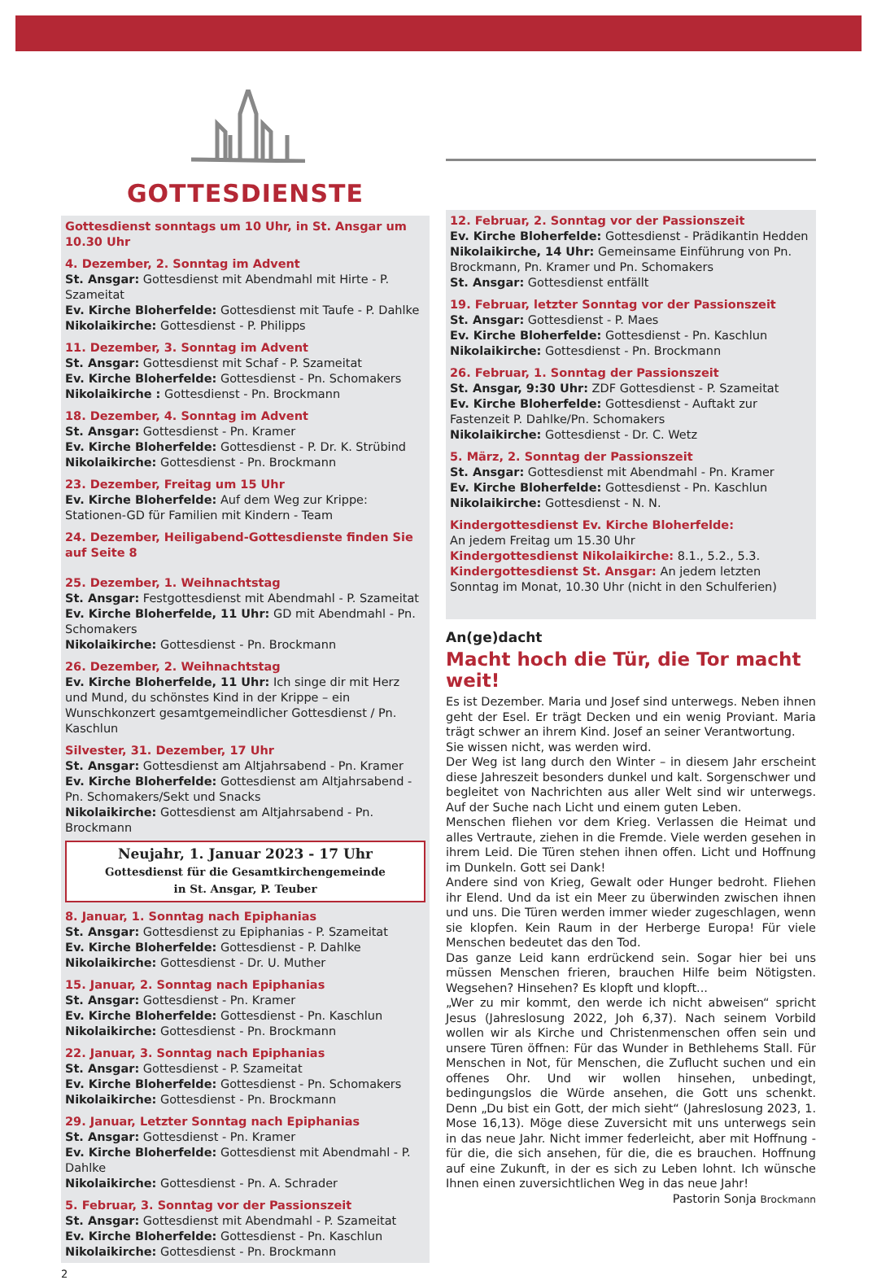GOTTESDIENSTE
Gottesdienst sonntags um 10 Uhr, in St. Ansgar um 10.30 Uhr
4. Dezember, 2. Sonntag im Advent
St. Ansgar: Gottesdienst mit Abendmahl mit Hirte - P. Szameitat
Ev. Kirche Bloherfelde: Gottesdienst mit Taufe - P. Dahlke
Nikolaikirche: Gottesdienst - P. Philipps
11. Dezember, 3. Sonntag im Advent
St. Ansgar: Gottesdienst mit Schaf - P. Szameitat
Ev. Kirche Bloherfelde: Gottesdienst - Pn. Schomakers
Nikolaikirche : Gottesdienst - Pn. Brockmann
18. Dezember, 4. Sonntag im Advent
St. Ansgar: Gottesdienst - Pn. Kramer
Ev. Kirche Bloherfelde: Gottesdienst - P. Dr. K. Strübind
Nikolaikirche: Gottesdienst - Pn. Brockmann
23. Dezember, Freitag um 15 Uhr
Ev. Kirche Bloherfelde: Auf dem Weg zur Krippe: Stationen-GD für Familien mit Kindern - Team
24. Dezember, Heiligabend-Gottesdienste finden Sie auf Seite 8
25. Dezember, 1. Weihnachtstag
St. Ansgar: Festgottesdienst mit Abendmahl - P. Szameitat
Ev. Kirche Bloherfelde, 11 Uhr: GD mit Abendmahl - Pn. Schomakers
Nikolaikirche: Gottesdienst - Pn. Brockmann
26. Dezember, 2. Weihnachtstag
Ev. Kirche Bloherfelde, 11 Uhr: Ich singe dir mit Herz und Mund, du schönstes Kind in der Krippe – ein Wunschkonzert gesamtgemeindlicher Gottesdienst / Pn. Kaschlun
Silvester, 31. Dezember, 17 Uhr
St. Ansgar: Gottesdienst am Altjahrsabend - Pn. Kramer
Ev. Kirche Bloherfelde: Gottesdienst am Altjahrsabend - Pn. Schomakers/Sekt und Snacks
Nikolaikirche: Gottesdienst am Altjahrsabend - Pn. Brockmann
Neujahr, 1. Januar 2023 - 17 Uhr
Gottesdienst für die Gesamtkirchengemeinde
in St. Ansgar, P. Teuber
8. Januar, 1. Sonntag nach Epiphanias
St. Ansgar: Gottesdienst zu Epiphanias - P. Szameitat
Ev. Kirche Bloherfelde: Gottesdienst - P. Dahlke
Nikolaikirche: Gottesdienst - Dr. U. Muther
15. Januar, 2. Sonntag nach Epiphanias
St. Ansgar: Gottesdienst - Pn. Kramer
Ev. Kirche Bloherfelde: Gottesdienst - Pn. Kaschlun
Nikolaikirche: Gottesdienst - Pn. Brockmann
22. Januar, 3. Sonntag nach Epiphanias
St. Ansgar: Gottesdienst - P. Szameitat
Ev. Kirche Bloherfelde: Gottesdienst - Pn. Schomakers
Nikolaikirche: Gottesdienst - Pn. Brockmann
29. Januar, Letzter Sonntag nach Epiphanias
St. Ansgar: Gottesdienst - Pn. Kramer
Ev. Kirche Bloherfelde: Gottesdienst mit Abendmahl - P. Dahlke
Nikolaikirche: Gottesdienst - Pn. A. Schrader
5. Februar, 3. Sonntag vor der Passionszeit
St. Ansgar: Gottesdienst mit Abendmahl - P. Szameitat
Ev. Kirche Bloherfelde: Gottesdienst - Pn. Kaschlun
Nikolaikirche: Gottesdienst - Pn. Brockmann
2
12. Februar, 2. Sonntag vor der Passionszeit
Ev. Kirche Bloherfelde: Gottesdienst - Prädikantin Hedden
Nikolaikirche, 14 Uhr: Gemeinsame Einführung von Pn. Brockmann, Pn. Kramer und Pn. Schomakers
St. Ansgar: Gottesdienst entfällt
19. Februar, letzter Sonntag vor der Passionszeit
St. Ansgar: Gottesdienst - P. Maes
Ev. Kirche Bloherfelde: Gottesdienst - Pn. Kaschlun
Nikolaikirche: Gottesdienst - Pn. Brockmann
26. Februar, 1. Sonntag der Passionszeit
St. Ansgar, 9:30 Uhr: ZDF Gottesdienst - P. Szameitat
Ev. Kirche Bloherfelde: Gottesdienst - Auftakt zur Fastenzeit P. Dahlke/Pn. Schomakers
Nikolaikirche: Gottesdienst - Dr. C. Wetz
5. März, 2. Sonntag der Passionszeit
St. Ansgar: Gottesdienst mit Abendmahl - Pn. Kramer
Ev. Kirche Bloherfelde: Gottesdienst - Pn. Kaschlun
Nikolaikirche: Gottesdienst - N. N.
Kindergottesdienst Ev. Kirche Bloherfelde:
An jedem Freitag um 15.30 Uhr
Kindergottesdienst Nikolaikirche: 8.1., 5.2., 5.3.
Kindergottesdienst St. Ansgar: An jedem letzten Sonntag im Monat, 10.30 Uhr (nicht in den Schulferien)
An(ge)dacht
Macht hoch die Tür, die Tor macht weit!
Es ist Dezember. Maria und Josef sind unterwegs. Neben ihnen geht der Esel. Er trägt Decken und ein wenig Proviant. Maria trägt schwer an ihrem Kind. Josef an seiner Verantwortung.
Sie wissen nicht, was werden wird.
Der Weg ist lang durch den Winter – in diesem Jahr erscheint diese Jahreszeit besonders dunkel und kalt. Sorgenschwer und begleitet von Nachrichten aus aller Welt sind wir unterwegs. Auf der Suche nach Licht und einem guten Leben.
Menschen fliehen vor dem Krieg. Verlassen die Heimat und alles Vertraute, ziehen in die Fremde. Viele werden gesehen in ihrem Leid. Die Türen stehen ihnen offen. Licht und Hoffnung im Dunkeln. Gott sei Dank!
Andere sind von Krieg, Gewalt oder Hunger bedroht. Fliehen ihr Elend. Und da ist ein Meer zu überwinden zwischen ihnen und uns. Die Türen werden immer wieder zugeschlagen, wenn sie klopfen. Kein Raum in der Herberge Europa! Für viele Menschen bedeutet das den Tod.
Das ganze Leid kann erdrückend sein. Sogar hier bei uns müssen Menschen frieren, brauchen Hilfe beim Nötigsten. Wegsehen? Hinsehen? Es klopft und klopft...
„Wer zu mir kommt, den werde ich nicht abweisen“ spricht Jesus (Jahreslosung 2022, Joh 6,37). Nach seinem Vorbild wollen wir als Kirche und Christenmenschen offen sein und unsere Türen öffnen: Für das Wunder in Bethlehems Stall. Für Menschen in Not, für Menschen, die Zuflucht suchen und ein offenes Ohr. Und wir wollen hinsehen, unbedingt, bedingungslos die Würde ansehen, die Gott uns schenkt. Denn „Du bist ein Gott, der mich sieht“ (Jahreslosung 2023, 1. Mose 16,13). Möge diese Zuversicht mit uns unterwegs sein in das neue Jahr. Nicht immer federleicht, aber mit Hoffnung - für die, die sich ansehen, für die, die es brauchen. Hoffnung auf eine Zukunft, in der es sich zu Leben lohnt. Ich wünsche Ihnen einen zuversichtlichen Weg in das neue Jahr! Pastorin Sonja Brockmann